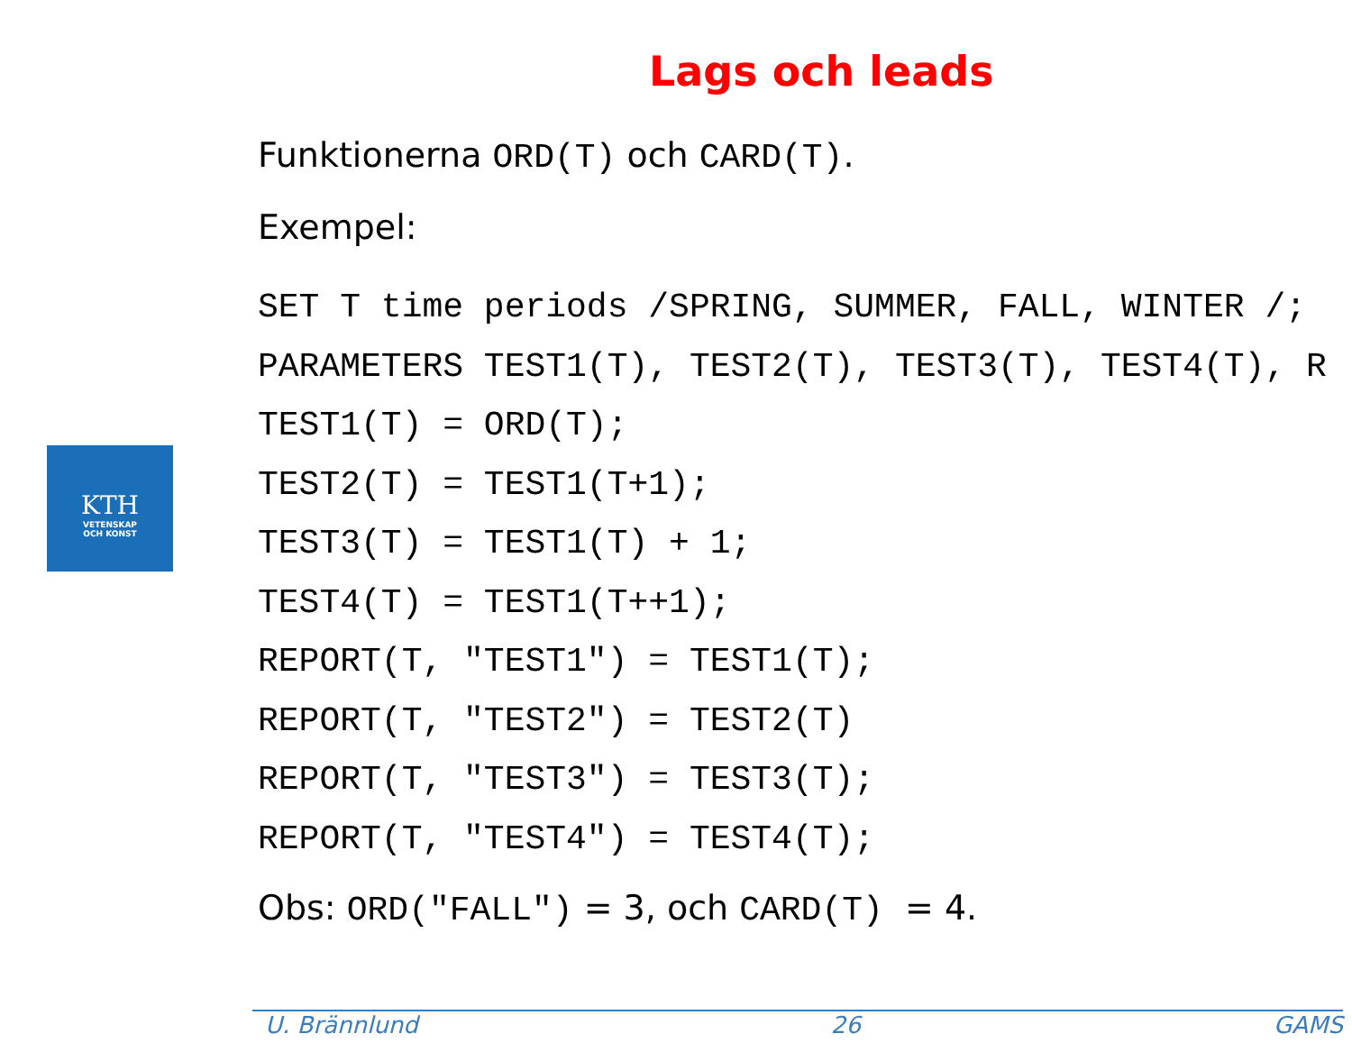Lags och leads
KTH
VETENSKAP
OCH KONST
Funktionerna ORD(T) och CARD(T).
Exempel:
SET T time periods /SPRING, SUMMER, FALL, WINTER /; PARAMETERS TEST1(T), TEST2(T), TEST3(T), TEST4(T), R TEST1(T) = ORD(T); TEST2(T) = TEST1(T+1); TEST3(T) = TEST1(T) + 1; TEST4(T) = TEST1(T++1); REPORT(T, "TEST1") = TEST1(T); REPORT(T, "TEST2") = TEST2(T) REPORT(T, "TEST3") = TEST3(T); REPORT(T, "TEST4") = TEST4(T);
Obs: ORD("FALL") = 3, och CARD(T) = 4.
U. Brännlund 26 GAMS